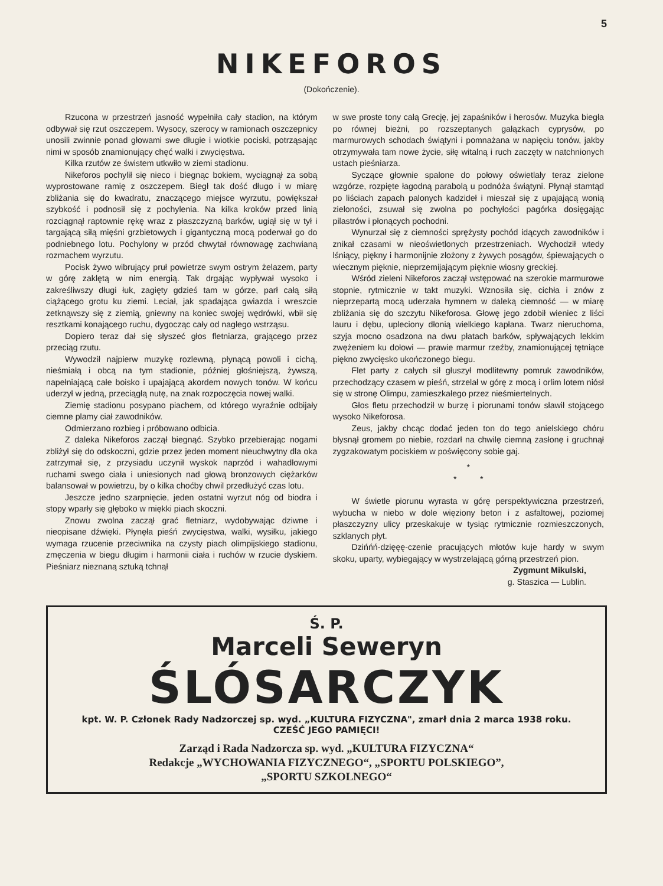5
NIKEFOROS
(Dokończenie).
Rzucona w przestrzeń jasność wypełniła cały stadion, na którym odbywał się rzut oszczepem. Wysocy, szerocy w ramionach oszczepnicy unosili zwinnie ponad głowami swe długie i wiotkie pociski, potrząsając nimi w sposób znamionujący chęć walki i zwycięstwa.
Kilka rzutów ze świstem utkwiło w ziemi stadionu.
Nikeforos pochylił się nieco i biegnąc bokiem, wyciągnął za sobą wyprostowane ramię z oszczepem. Biegł tak dość długo i w miarę zbliżania się do kwadratu, znaczącego miejsce wyrzutu, powiększał szybkość i podnosił się z pochylenia. Na kilka kroków przed linią rozciągnął raptownie rękę wraz z płaszczyzną barków, ugiął się w tył i targającą siłą mięśni grzbietowych i gigantyczną mocą poderwał go do podniebnego lotu. Pochylony w przód chwytał równowagę zachwianą rozmachem wyrzutu.
Pocisk żywo wibrujący pruł powietrze swym ostrym żelazem, party w górę zaklętą w nim energią. Tak drgając wypływał wysoko i zakreśliwszy długi łuk, zagięty gdzieś tam w górze, parł całą siłą ciążącego grotu ku ziemi. Leciał, jak spadająca gwiazda i wreszcie zetknąwszy się z ziemią, gniewny na koniec swojej wędrówki, wbił się resztkami konającego ruchu, dygocząc cały od nagłego wstrząsu.
Dopiero teraz dał się słyszeć głos fletniarza, grającego przez przeciąg rzutu.
Wywodził najpierw muzykę rozlewną, płynącą powoli i cichą, nieśmiałą i obcą na tym stadionie, później głośniejszą, żywszą, napełniającą całe boisko i upajającą akordem nowych tonów. W końcu uderzył w jedną, przeciągłą nutę, na znak rozpoczęcia nowej walki.
Ziemię stadionu posypano piachem, od którego wyraźnie odbijały ciemne plamy ciał zawodników.
Odmierzano rozbieg i próbowano odbicia.
Z daleka Nikeforos zaczął biegnąć. Szybko przebierając nogami zbliżył się do odskoczni, gdzie przez jeden moment nieuchwytny dla oka zatrzymał się, z przysiadu uczynił wyskok naprzód i wahadłowymi ruchami swego ciała i uniesionych nad głową bronzowych ciężarków balansował w powietrzu, by o kilka choćby chwil przedłużyć czas lotu.
Jeszcze jedno szarpnięcie, jeden ostatni wyrzut nóg od biodra i stopy wparły się głęboko w miękki piach skoczni.
Znowu zwolna zaczął grać fletniarz, wydobywając dziwne i nieopisane dźwięki. Płynęła pieśń zwycięstwa, walki, wysiłku, jakiego wymaga rzucenie przeciwnika na czysty piach olimpijskiego stadionu, zmęczenia w biegu długim i harmonii ciała i ruchów w rzucie dyskiem. Pieśniarz nieznaną sztuką tchnął
w swe proste tony całą Grecję, jej zapaśników i herosów. Muzyka biegła po równej bieżni, po rozszeptanych gałązkach cyprysów, po marmurowych schodach świątyni i pomnażana w napięciu tonów, jakby otrzymywała tam nowe życie, siłę witalną i ruch zaczęty w natchnionych ustach pieśniarza.
Syczące głownie spalone do połowy oświetlały teraz zielone wzgórze, rozpięte łagodną parabolą u podnóża świątyni. Płynął stamtąd po liściach zapach palonych kadzideł i mieszał się z upajającą wonią zieloności, zsuwał się zwolna po pochyłości pagórka dosięgając pilastrów i płonących pochodni.
Wynurzał się z ciemności sprężysty pochód idących zawodników i znikał czasami w nieoświetlonych przestrzeniach. Wychodził wtedy lśniący, piękny i harmonijnie złożony z żywych posągów, śpiewających o wiecznym pięknie, nieprzemijającym pięknie wiosny greckiej.
Wśród zieleni Nikeforos zaczął wstępować na szerokie marmurowe stopnie, rytmicznie w takt muzyki. Wznosiła się, cichła i znów z nieprzepartą mocą uderzała hymnem w daleką ciemność — w miarę zbliżania się do szczytu Nikeforosa. Głowę jego zdobił wieniec z liści lauru i dębu, upleciony dłonią wielkiego kapłana. Twarz nieruchoma, szyja mocno osadzona na dwu płatach barków, spływających lekkim zwężeniem ku dołowi — prawie marmur rzeźby, znamionującej tętniące piękno zwycięsko ukończonego biegu.
Flet party z całych sił głuszył modlitewny pomruk zawodników, przechodzący czasem w pieśń, strzelał w górę z mocą i orlim lotem niósł się w stronę Olimpu, zamieszkałego przez nieśmiertelnych.
Głos fletu przechodził w burzę i piorunami tonów sławił stojącego wysoko Nikeforosa.
Zeus, jakby chcąc dodać jeden ton do tego anielskiego chóru błysnął gromem po niebie, rozdarł na chwilę ciemną zasłonę i gruchnął zygzakowatym pociskiem w poświęcony sobie gaj.
*
* *
W świetle piorunu wyrasta w górę perspektywiczna przestrzeń, wybucha w niebo w dole więziony beton i z asfaltowej, poziomej płaszczyzny ulicy przeskakuje w tysiąc rytmicznie rozmieszczonych, szklanych płyt.
Dzińńń-dzięęę-czenie pracujących młotów kuje hardy w swym skoku, uparty, wybiegający w wystrzelającą górną przestrzeń pion.
Zygmunt Mikulski,
g. Staszica — Lublin.
Ś. P.
Marceli Seweryn
ŚLÓSARCZYK
kpt. W. P. Członek Rady Nadzorczej sp. wyd. „KULTURA FIZYCZNA", zmarł dnia 2 marca 1938 roku.
CZEŚĆ JEGO PAMIĘCI!
Zarząd i Rada Nadzorcza sp. wyd. „KULTURA FIZYCZNA“
Redakcje „WYCHOWANIA FIZYCZNEGO“, „SPORTU POLSKIEGO”,
„SPORTU SZKOLNEGO“